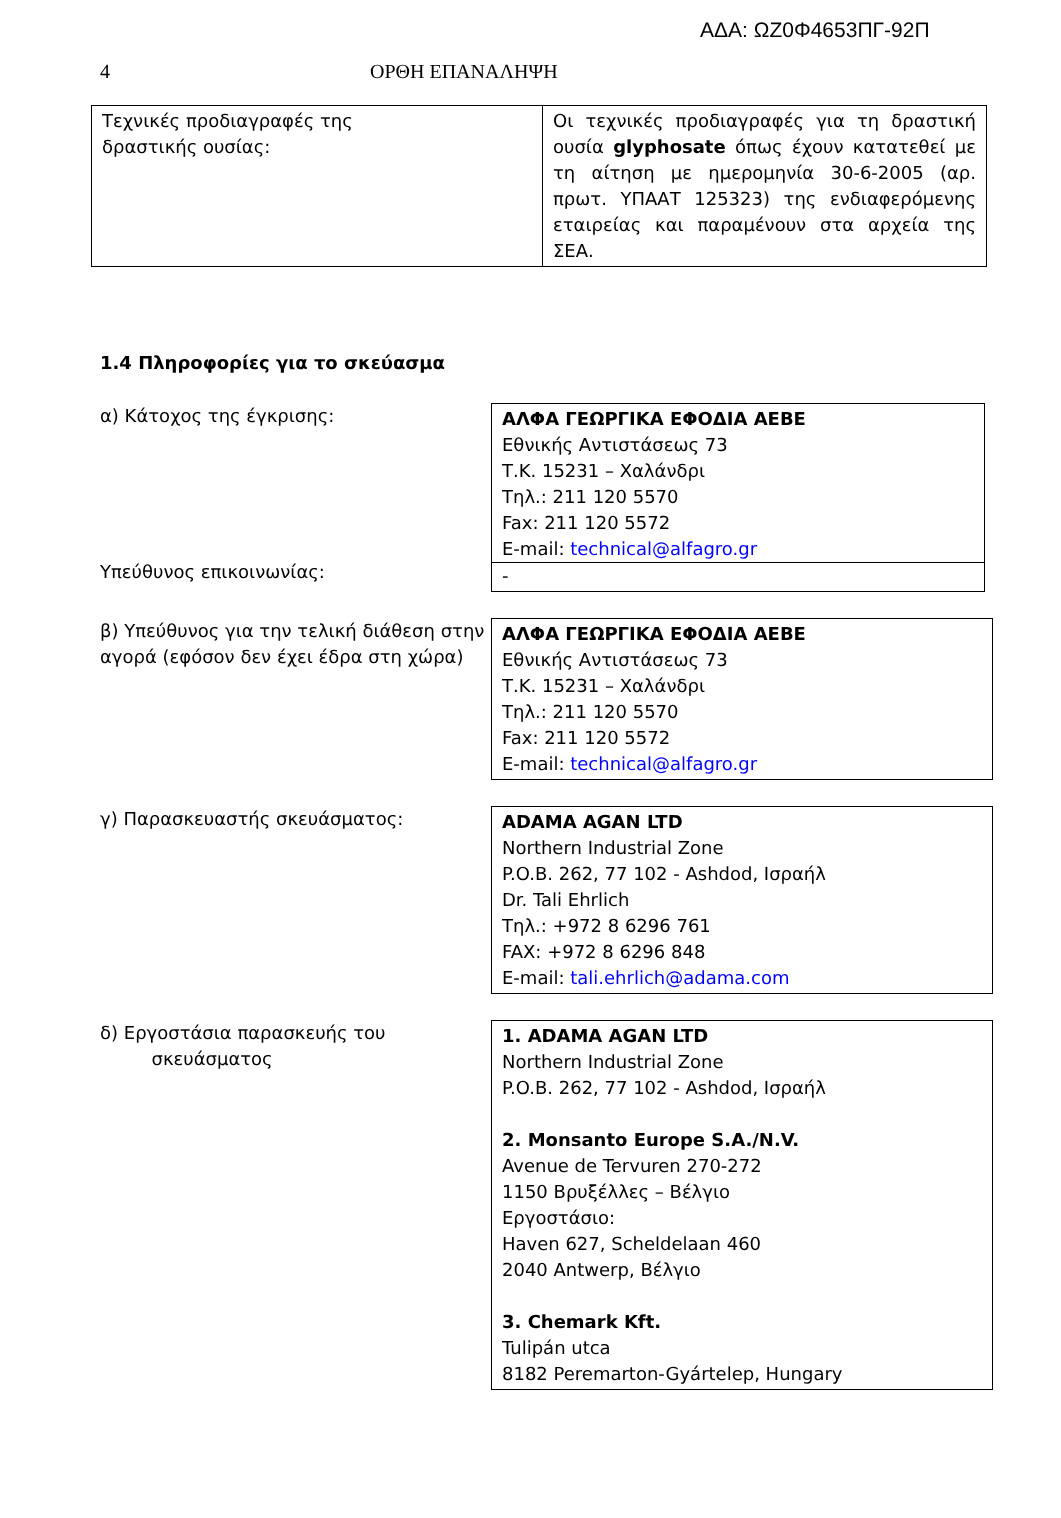ΑΔΑ: ΩΖ0Φ4653ΠΓ-92Π
4 ΟΡΘΗ ΕΠΑΝΑΛΗΨΗ
| Τεχνικές προδιαγραφές της δραστικής ουσίας: | Οι τεχνικές προδιαγραφές για τη δραστική ουσία glyphosate όπως έχουν κατατεθεί με τη αίτηση με ημερομηνία 30-6-2005 (αρ. πρωτ. ΥΠΑΑΤ 125323) της ενδιαφερόμενης εταιρείας και παραμένουν στα αρχεία της ΣΕΑ. |
1.4 Πληροφορίες για το σκεύασμα
α) Κάτοχος της έγκρισης:
Υπεύθυνος επικοινωνίας:
ΑΛΦΑ ΓΕΩΡΓΙΚΑ ΕΦΟΔΙΑ ΑΕΒΕ
Εθνικής Αντιστάσεως 73
Τ.Κ. 15231 – Χαλάνδρι
Τηλ.: 211 120 5570
Fax: 211 120 5572
E-mail: technical@alfagro.gr
-
β) Υπεύθυνος για την τελική διάθεση στην αγορά (εφόσον δεν έχει έδρα στη χώρα)
ΑΛΦΑ ΓΕΩΡΓΙΚΑ ΕΦΟΔΙΑ ΑΕΒΕ
Εθνικής Αντιστάσεως 73
Τ.Κ. 15231 – Χαλάνδρι
Τηλ.: 211 120 5570
Fax: 211 120 5572
E-mail: technical@alfagro.gr
γ) Παρασκευαστής σκευάσματος: ADAMA AGAN LTD
Northern Industrial Zone
P.O.B. 262, 77 102 - Ashdod, Ισραήλ
Dr. Tali Ehrlich
Τηλ.: +972 8 6296 761
FAX: +972 8 6296 848
E-mail: tali.ehrlich@adama.com
δ) Εργοστάσια παρασκευής του
σκευάσματος
1. ADAMA AGAN LTD
Northern Industrial Zone
P.O.B. 262, 77 102 - Ashdod, Ισραήλ
2. Monsanto Europe S.A./N.V.
Avenue de Tervuren 270-272
1150 Βρυξέλλες – Βέλγιο
Εργοστάσιο:
Haven 627, Scheldelaan 460
2040 Antwerp, Βέλγιο
3. Chemark Kft.
Tulipán utca
8182 Peremarton-Gyártelep, Hungary